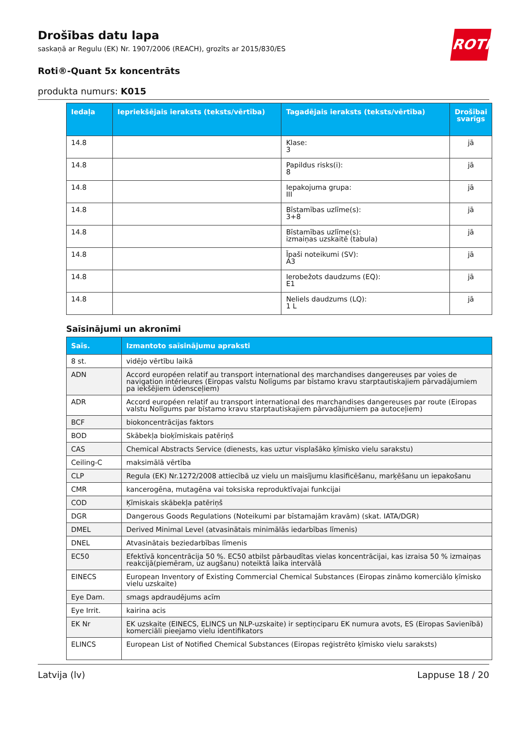ROTH
Drošības datu lapa
saskaņā ar Regulu (EK) Nr. 1907/2006 (REACH), grozīts ar 2015/830/ES
Roti®-Quant 5x koncentrāts
produkta numurs: K015
| Iedaļa | Iepriekšējais ieraksts (teksts/vērtība) | Tagadējais ieraksts (teksts/vērtība) | Drošībai svarīgs |
| --- | --- | --- | --- |
| 14.8 | | Klase: 3 | jā |
| 14.8 | | Papildus risks(i): 8 | jā |
| 14.8 | | Iepakojuma grupa: III | jā |
| 14.8 | | Bīstamības uzlīme(s): 3+8 | jā |
| 14.8 | | Bīstamības uzlīme(s): izmaiņas uzskaitē (tabula) | jā |
| 14.8 | | Īpaši noteikumi (SV): A3 | jā |
| 14.8 | | Ierobežots daudzums (EQ): E1 | jā |
| 14.8 | | Neliels daudzums (LQ): 1 L | jā |
Saīsinājumi un akronīmi
| Saīs. | Izmantoto saīsinājumu apraksti |
| --- | --- |
| 8 st. | vidējo vērtību laikā |
| ADN | Accord européen relatif au transport international des marchandises dangereuses par voies de navigation intérieures (Eiropas valstu Nolīgums par bīstamo kravu starptautiskajiem pārvadājumiem pa iekšējiem ūdensceļiem) |
| ADR | Accord européen relatif au transport international des marchandises dangereuses par route (Eiropas valstu Nolīgums par bīstamo kravu starptautiskajiem pārvadājumiem pa autoceļiem) |
| BCF | biokoncentrācijas faktors |
| BOD | Skābekļa bioķīmiskais patēriņš |
| CAS | Chemical Abstracts Service (dienests, kas uztur visplašāko ķīmisko vielu sarakstu) |
| Ceiling-C | maksimālā vērtība |
| CLP | Regula (EK) Nr.1272/2008 attiecībā uz vielu un maisījumu klasificēšanu, marķēšanu un iepakošanu |
| CMR | kancerogēna, mutagēna vai toksiska reproduktīvajai funkcijai |
| COD | Ķīmiskais skābekļa patēriņš |
| DGR | Dangerous Goods Regulations (Noteikumi par bīstamajām kravām) (skat. IATA/DGR) |
| DMEL | Derived Minimal Level (atvasinātais minimālās iedarbības līmenis) |
| DNEL | Atvasinātais beziedarbības līmenis |
| EC50 | Efektīvā koncentrācija 50 %. EC50 atbilst pārbaudītas vielas koncentrācijai, kas izraisa 50 % izmaiņas reakcijā(piemēram, uz augšanu) noteiktā laika intervālā |
| EINECS | European Inventory of Existing Commercial Chemical Substances (Eiropas zināmo komerciālo ķīmisko vielu uzskaite) |
| Eye Dam. | smags apdraudējums acīm |
| Eye Irrit. | kairina acis |
| EK Nr | EK uzskaite (EINECS, ELINCS un NLP-uzskaite) ir septiņciparu EK numura avots, ES (Eiropas Savienībā) komerciāli pieejamo vielu identifikators |
| ELINCS | European List of Notified Chemical Substances (Eiropas reģistrēto ķīmisko vielu saraksts) |
Latvija (lv) Lappuse 18 / 20